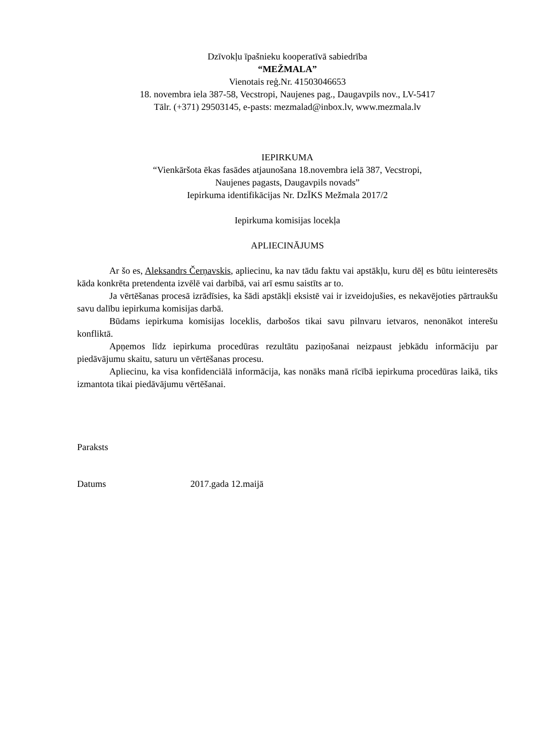Dzīvokļu īpašnieku kooperatīvā sabiedrība
“MEŽMALA”
Vienotais reģ.Nr. 41503046653
18. novembra iela 387-58, Vecstropi, Naujenes pag., Daugavpils nov., LV-5417
Tālr. (+371) 29503145, e-pasts: mezmalad@inbox.lv, www.mezmala.lv
IEPIRKUMA
“Vienkāršota ēkas fasādes atjaunošana 18.novembra ielā 387, Vecstropi,
Naujenes pagasts, Daugavpils novads”
Iepirkuma identifikācijas Nr. DzĪKS Mežmala 2017/2
Iepirkuma komisijas locekļa
APLIECINĀJUMS
Ar šo es, Aleksandrs Čerņavskis, apliecinu, ka nav tādu faktu vai apstākļu, kuru dēļ es būtu ieinteresēts kāda konkrēta pretendenta izvēlē vai darbībā, vai arī esmu saistīts ar to.
Ja vērtēšanas procesā izrādīsies, ka šādi apstākļi eksistē vai ir izveidojušies, es nekavējoties pārtraukšu savu dalību iepirkuma komisijas darbā.
Būdams iepirkuma komisijas loceklis, darbošos tikai savu pilnvaru ietvaros, nenonākot interešu konfliktā.
Apņemos līdz iepirkuma procedūras rezultātu paziņošanai neizpaust jebkādu informāciju par piedāvājumu skaitu, saturu un vērtēšanas procesu.
Apliecinu, ka visa konfidenciālā informācija, kas nonāks manā rīcībā iepirkuma procedūras laikā, tiks izmantota tikai piedāvājumu vērtēšanai.
Paraksts
Datums 2017.gada 12.maijā